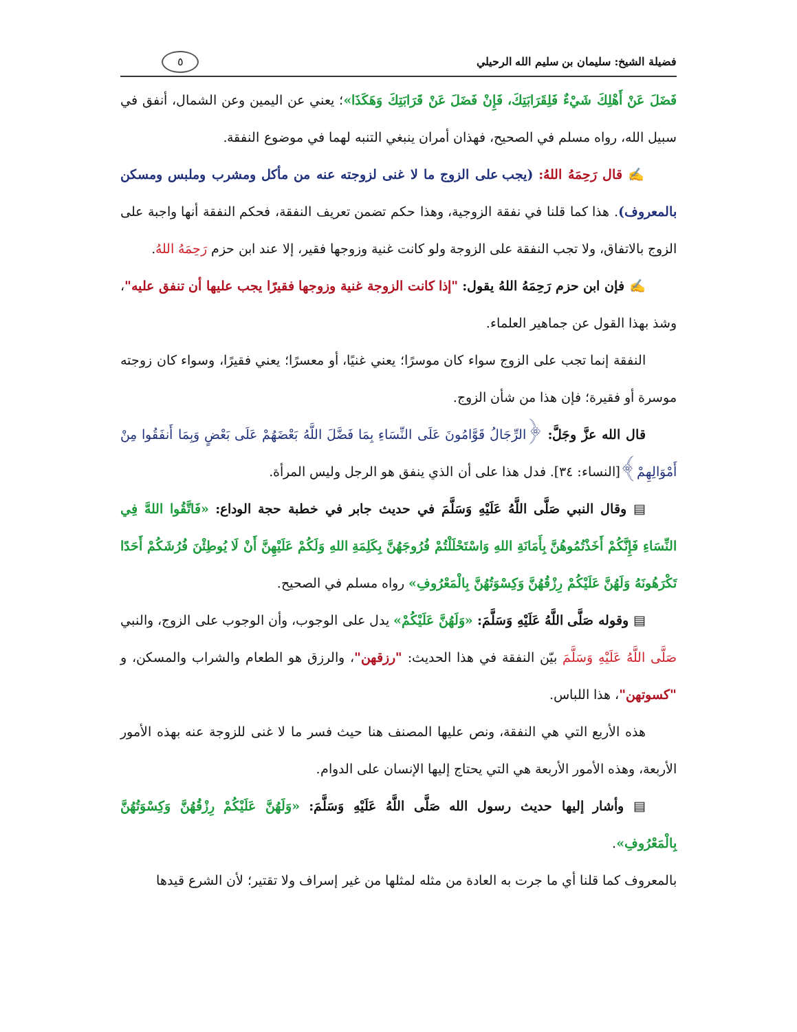فضيلة الشيخ: سليمان بن سليم الله الرحيلي ٥
فَضَلَ عَنْ أَهْلِكَ شَيْءٌ فَلِقَرَابَتِكَ، فَإِنْ فَضَلَ عَنْ قَرَابَتِكَ وَهَكَذَا»؛ يعني عن اليمين وعن الشمال، أنفق في سبيل الله، رواه مسلم في الصحيح، فهذان أمران ينبغي التنبه لهما في موضوع النفقة.
✍ قال رَحِمَهُ اللهُ: (يجب على الزوج ما لا غنى لزوجته عنه من مأكل ومشرب وملبس ومسكن بالمعروف). هذا كما قلنا في نفقة الزوجية، وهذا حكم تضمن تعريف النفقة، فحكم النفقة أنها واجبة على الزوج بالاتفاق، ولا تجب النفقة على الزوجة ولو كانت غنية وزوجها فقير، إلا عند ابن حزم رَحِمَهُ اللهُ.
✍ فإن ابن حزم رَحِمَهُ اللهُ يقول: "إذا كانت الزوجة غنية وزوجها فقيرًا يجب عليها أن تنفق عليه"، وشذ بهذا القول عن جماهير العلماء.
النفقة إنما تجب على الزوج سواء كان موسرًا؛ يعني غنيًا، أو معسرًا؛ يعني فقيرًا، وسواء كان زوجته موسرة أو فقيرة؛ فإن هذا من شأن الزوج.
قال الله عزَّ وجَلَّ: ﴿الرِّجَالُ قَوَّامُونَ عَلَى النِّسَاءِ بِمَا فَضَّلَ اللَّهُ بَعْضَهُمْ عَلَى بَعْضٍ وَبِمَا أَنفَقُوا مِنْ أَمْوَالِهِمْ﴾[النساء: ٣٤]. فدل هذا على أن الذي ينفق هو الرجل وليس المرأة.
▤ وقال النبي صَلَّى اللَّهُ عَلَيْهِ وَسَلَّمَ في حديث جابر في خطبة حجة الوداع: «فَاتَّقُوا اللهَّ فِي النِّسَاءِ فَإِنَّكُمْ أَخَذْتُمُوهُنَّ بِأَمَانَةِ اللهِ وَاسْتَحْلَلْتُمْ فُرُوجَهُنَّ بِكَلِمَةِ اللهِ وَلَكُمْ عَلَيْهِنَّ أَنْ لَا يُوطِئْنَ فُرُشَكُمْ أَحَدًا تَكْرَهُونَهُ وَلَهُنَّ عَلَيْكُمْ رِزْقُهُنَّ وَكِسْوَتُهُنَّ بِالْمَعْرُوفِ» رواه مسلم في الصحيح.
▤ وقوله صَلَّى اللَّهُ عَلَيْهِ وَسَلَّمَ: «وَلَهُنَّ عَلَيْكُمْ» يدل على الوجوب، وأن الوجوب على الزوج، والنبي صَلَّى اللَّهُ عَلَيْهِ وَسَلَّمَ بيّن النفقة في هذا الحديث: "رزقهن"، والرزق هو الطعام والشراب والمسكن، و "كسوتهن"، هذا اللباس.
هذه الأربع التي هي النفقة، ونص عليها المصنف هنا حيث فسر ما لا غنى للزوجة عنه بهذه الأمور الأربعة، وهذه الأمور الأربعة هي التي يحتاج إليها الإنسان على الدوام.
▤ وأشار إليها حديث رسول الله صَلَّى اللَّهُ عَلَيْهِ وَسَلَّمَ: «وَلَهُنَّ عَلَيْكُمْ رِزْقُهُنَّ وَكِسْوَتُهُنَّ بِالْمَعْرُوفِ».
بالمعروف كما قلنا أي ما جرت به العادة من مثله لمثلها من غير إسراف ولا تقتير؛ لأن الشرع قيدها